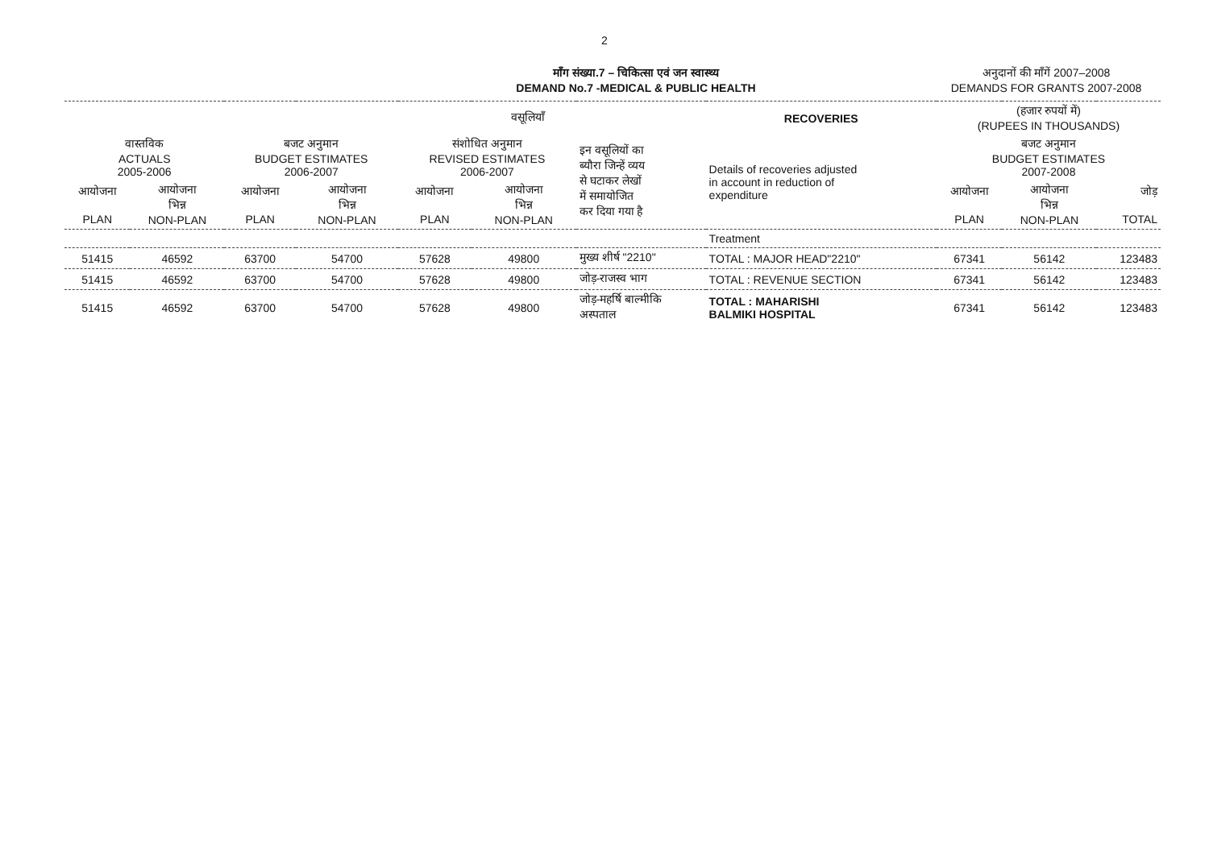2
माँग संख्या.7 – चिकित्सा एवं जन स्वास्थ्य
DEMAND No.7 -MEDICAL & PUBLIC HEALTH
अनुदानों की माँगें 2007–2008
DEMANDS FOR GRANTS 2007-2008
| वसूलियाँ | | | | | | | RECOVERIES | (हजार रुपयों में) (RUPEES IN THOUSANDS) | | |
| वास्तविक ACTUALS 2005-2006 | | बजट अनुमान BUDGET ESTIMATES 2006-2007 | | संशोधित अनुमान REVISED ESTIMATES 2006-2007 | | इन वसूलियों का ब्यौरा जिन्हें व्यय से घटाकर लेखों में समायोजित कर दिया गया है | Details of recoveries adjusted in account in reduction of expenditure | बजट अनुमान BUDGET ESTIMATES 2007-2008 | | |
| आयोजना PLAN | आयोजना भिन्न NON-PLAN | आयोजना PLAN | आयोजना भिन्न NON-PLAN | आयोजना PLAN | आयोजना भिन्न NON-PLAN | | | आयोजना PLAN | आयोजना भिन्न NON-PLAN | जोड़ TOTAL |
| | | | | | | | Treatment | | | |
| 51415 | 46592 | 63700 | 54700 | 57628 | 49800 | मुख्य शीर्ष "2210" | TOTAL : MAJOR HEAD"2210" | 67341 | 56142 | 123483 |
| 51415 | 46592 | 63700 | 54700 | 57628 | 49800 | जोड़-राजस्व भाग | TOTAL : REVENUE SECTION | 67341 | 56142 | 123483 |
| 51415 | 46592 | 63700 | 54700 | 57628 | 49800 | जोड़-महर्षि बाल्मीकि अस्पताल | TOTAL : MAHARISHI BALMIKI HOSPITAL | 67341 | 56142 | 123483 |